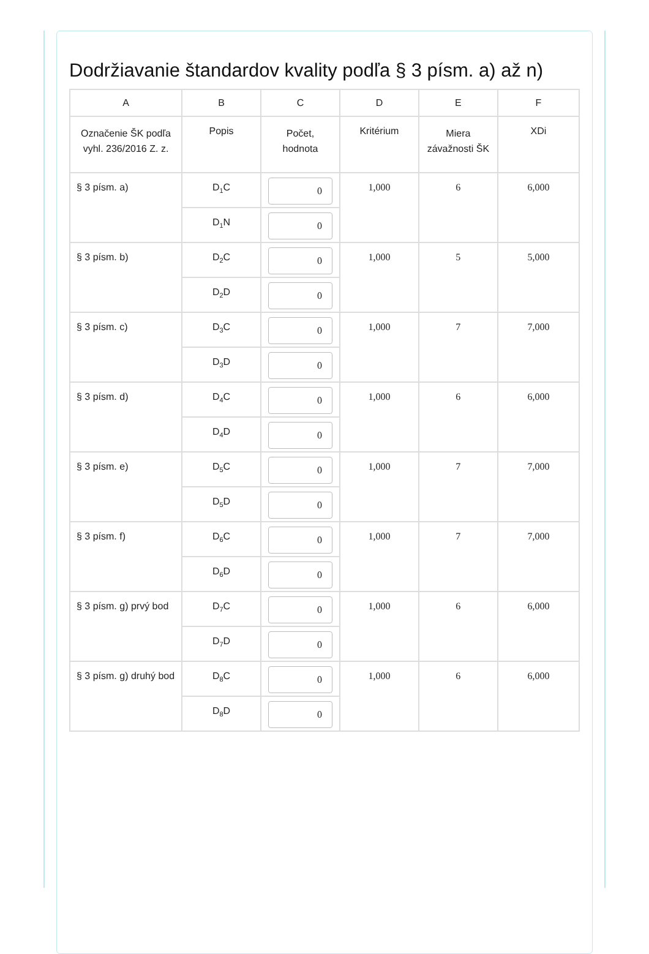Dodržiavanie štandardov kvality podľa § 3 písm. a) až n)
| A | B | C | D | E | F |
| --- | --- | --- | --- | --- | --- |
| Označenie ŠK podľa vyhl. 236/2016 Z. z. | Popis | Počet, hodnota | Kritérium | Miera závažnosti ŠK | XDi |
| § 3 písm. a) | D<sub>1</sub>C | 0 | 1,000 | 6 | 6,000 |
| | D<sub>1</sub>N | 0 | | | |
| § 3 písm. b) | D<sub>2</sub>C | 0 | 1,000 | 5 | 5,000 |
| | D<sub>2</sub>D | 0 | | | |
| § 3 písm. c) | D<sub>3</sub>C | 0 | 1,000 | 7 | 7,000 |
| | D<sub>3</sub>D | 0 | | | |
| § 3 písm. d) | D<sub>4</sub>C | 0 | 1,000 | 6 | 6,000 |
| | D<sub>4</sub>D | 0 | | | |
| § 3 písm. e) | D<sub>5</sub>C | 0 | 1,000 | 7 | 7,000 |
| | D<sub>5</sub>D | 0 | | | |
| § 3 písm. f) | D<sub>6</sub>C | 0 | 1,000 | 7 | 7,000 |
| | D<sub>6</sub>D | 0 | | | |
| § 3 písm. g) prvý bod | D<sub>7</sub>C | 0 | 1,000 | 6 | 6,000 |
| | D<sub>7</sub>D | 0 | | | |
| § 3 písm. g) druhý bod | D<sub>8</sub>C | 0 | 1,000 | 6 | 6,000 |
| | D<sub>8</sub>D | 0 | | | |